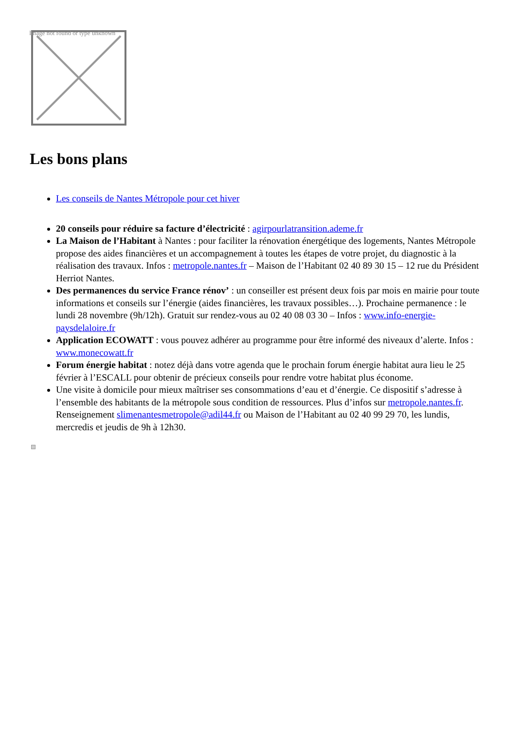Image not found or type unknown
Les bons plans
Les conseils de Nantes Métropole pour cet hiver
20 conseils pour réduire sa facture d’électricité : agirpourlatransition.ademe.fr
La Maison de l’Habitant à Nantes : pour faciliter la rénovation énergétique des logements, Nantes Métropole propose des aides financières et un accompagnement à toutes les étapes de votre projet, du diagnostic à la réalisation des travaux. Infos : metropole.nantes.fr – Maison de l’Habitant 02 40 89 30 15 – 12 rue du Président Herriot Nantes.
Des permanences du service France rénov’ : un conseiller est présent deux fois par mois en mairie pour toute informations et conseils sur l’énergie (aides financières, les travaux possibles…). Prochaine permanence : le lundi 28 novembre (9h/12h). Gratuit sur rendez-vous au 02 40 08 03 30 – Infos : www.info-energie-paysdelaloire.fr
Application ECOWATT : vous pouvez adhérer au programme pour être informé des niveaux d’alerte. Infos : www.monecowatt.fr
Forum énergie habitat : notez déjà dans votre agenda que le prochain forum énergie habitat aura lieu le 25 février à l’ESCALL pour obtenir de précieux conseils pour rendre votre habitat plus économe.
Une visite à domicile pour mieux maîtriser ses consommations d’eau et d’énergie. Ce dispositif s’adresse à l’ensemble des habitants de la métropole sous condition de ressources. Plus d’infos sur metropole.nantes.fr. Renseignement slimenantesmetropole@adil44.fr ou Maison de l’Habitant au 02 40 99 29 70, les lundis, mercredis et jeudis de 9h à 12h30.